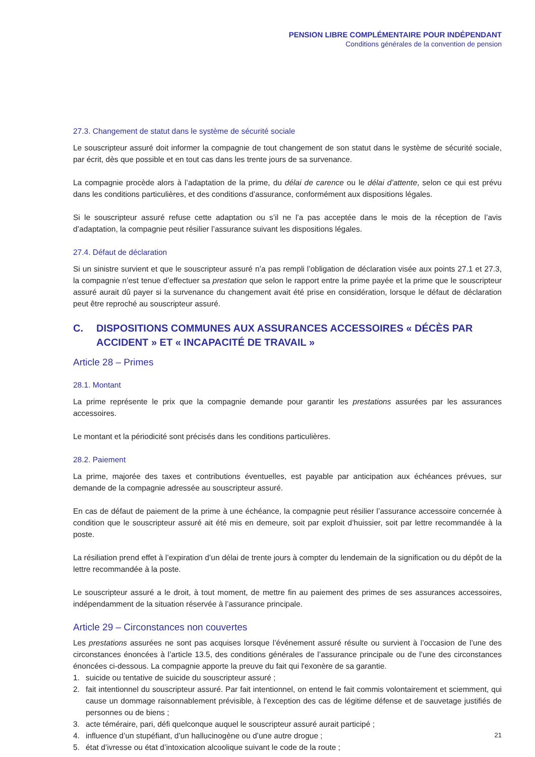PENSION LIBRE COMPLÉMENTAIRE POUR INDÉPENDANT
Conditions générales de la convention de pension
27.3. Changement de statut dans le système de sécurité sociale
Le souscripteur assuré doit informer la compagnie de tout changement de son statut dans le système de sécurité sociale, par écrit, dès que possible et en tout cas dans les trente jours de sa survenance.
La compagnie procède alors à l’adaptation de la prime, du délai de carence ou le délai d’attente, selon ce qui est prévu dans les conditions particulières, et des conditions d’assurance, conformément aux dispositions légales.
Si le souscripteur assuré refuse cette adaptation ou s’il ne l’a pas acceptée dans le mois de la réception de l’avis d’adaptation, la compagnie peut résilier l’assurance suivant les dispositions légales.
27.4. Défaut de déclaration
Si un sinistre survient et que le souscripteur assuré n’a pas rempli l’obligation de déclaration visée aux points 27.1 et 27.3, la compagnie n’est tenue d’effectuer sa prestation que selon le rapport entre la prime payée et la prime que le souscripteur assuré aurait dû payer si la survenance du changement avait été prise en considération, lorsque le défaut de déclaration peut être reproché au souscripteur assuré.
C. DISPOSITIONS COMMUNES AUX ASSURANCES ACCESSOIRES « DÉCÈS PAR ACCIDENT » ET « INCAPACITÉ DE TRAVAIL »
Article 28 – Primes
28.1. Montant
La prime représente le prix que la compagnie demande pour garantir les prestations assurées par les assurances accessoires.
Le montant et la périodicité sont précisés dans les conditions particulières.
28.2. Paiement
La prime, majorée des taxes et contributions éventuelles, est payable par anticipation aux échéances prévues, sur demande de la compagnie adressée au souscripteur assuré.
En cas de défaut de paiement de la prime à une échéance, la compagnie peut résilier l’assurance accessoire concernée à condition que le souscripteur assuré ait été mis en demeure, soit par exploit d’huissier, soit par lettre recommandée à la poste.
La résiliation prend effet à l’expiration d’un délai de trente jours à compter du lendemain de la signification ou du dépôt de la lettre recommandée à la poste.
Le souscripteur assuré a le droit, à tout moment, de mettre fin au paiement des primes de ses assurances accessoires, indépendamment de la situation réservée à l’assurance principale.
Article 29 – Circonstances non couvertes
Les prestations assurées ne sont pas acquises lorsque l’événement assuré résulte ou survient à l’occasion de l’une des circonstances énoncées à l’article 13.5, des conditions générales de l’assurance principale ou de l’une des circonstances énoncées ci-dessous. La compagnie apporte la preuve du fait qui l'exonère de sa garantie.
1. suicide ou tentative de suicide du souscripteur assuré ;
2. fait intentionnel du souscripteur assuré. Par fait intentionnel, on entend le fait commis volontairement et sciemment, qui cause un dommage raisonnablement prévisible, à l’exception des cas de légitime défense et de sauvetage justifiés de personnes ou de biens ;
3. acte téméraire, pari, défi quelconque auquel le souscripteur assuré aurait participé ;
4. influence d’un stupéfiant, d’un hallucinogène ou d’une autre drogue ;
5. état d’ivresse ou état d’intoxication alcoolique suivant le code de la route ;
21